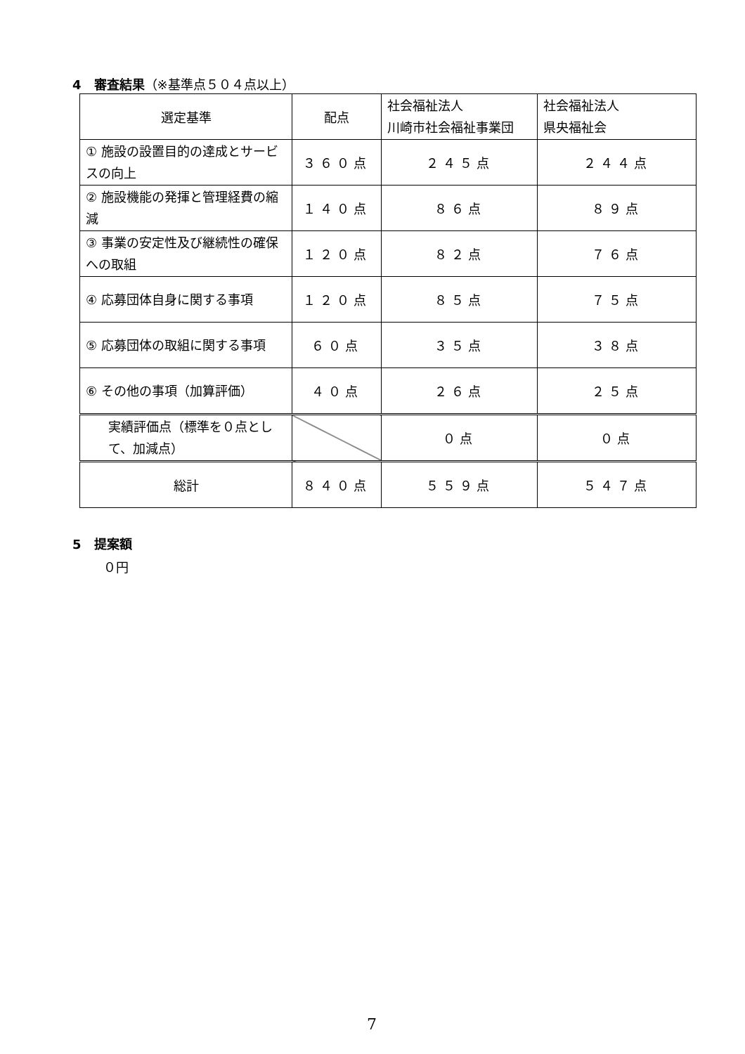4　審査結果（※基準点５０４点以上）
| 選定基準 | 配点 | 社会福祉法人 川崎市社会福祉事業団 | 社会福祉法人 県央福祉会 |
| --- | --- | --- | --- |
| ① 施設の設置目的の達成とサービスの向上 | ３６０点 | ２４５点 | ２４４点 |
| ② 施設機能の発揮と管理経費の縮減 | １４０点 | ８６点 | ８９点 |
| ③ 事業の安定性及び継続性の確保への取組 | １２０点 | ８２点 | ７６点 |
| ④ 応募団体自身に関する事項 | １２０点 | ８５点 | ７５点 |
| ⑤ 応募団体の取組に関する事項 | ６０点 | ３５点 | ３８点 |
| ⑥ その他の事項（加算評価） | ４０点 | ２６点 | ２５点 |
| 実績評価点（標準を０点として、加減点） | | ０点 | ０点 |
| 総計 | ８４０点 | ５５９点 | ５４７点 |
5　提案額
０円
7